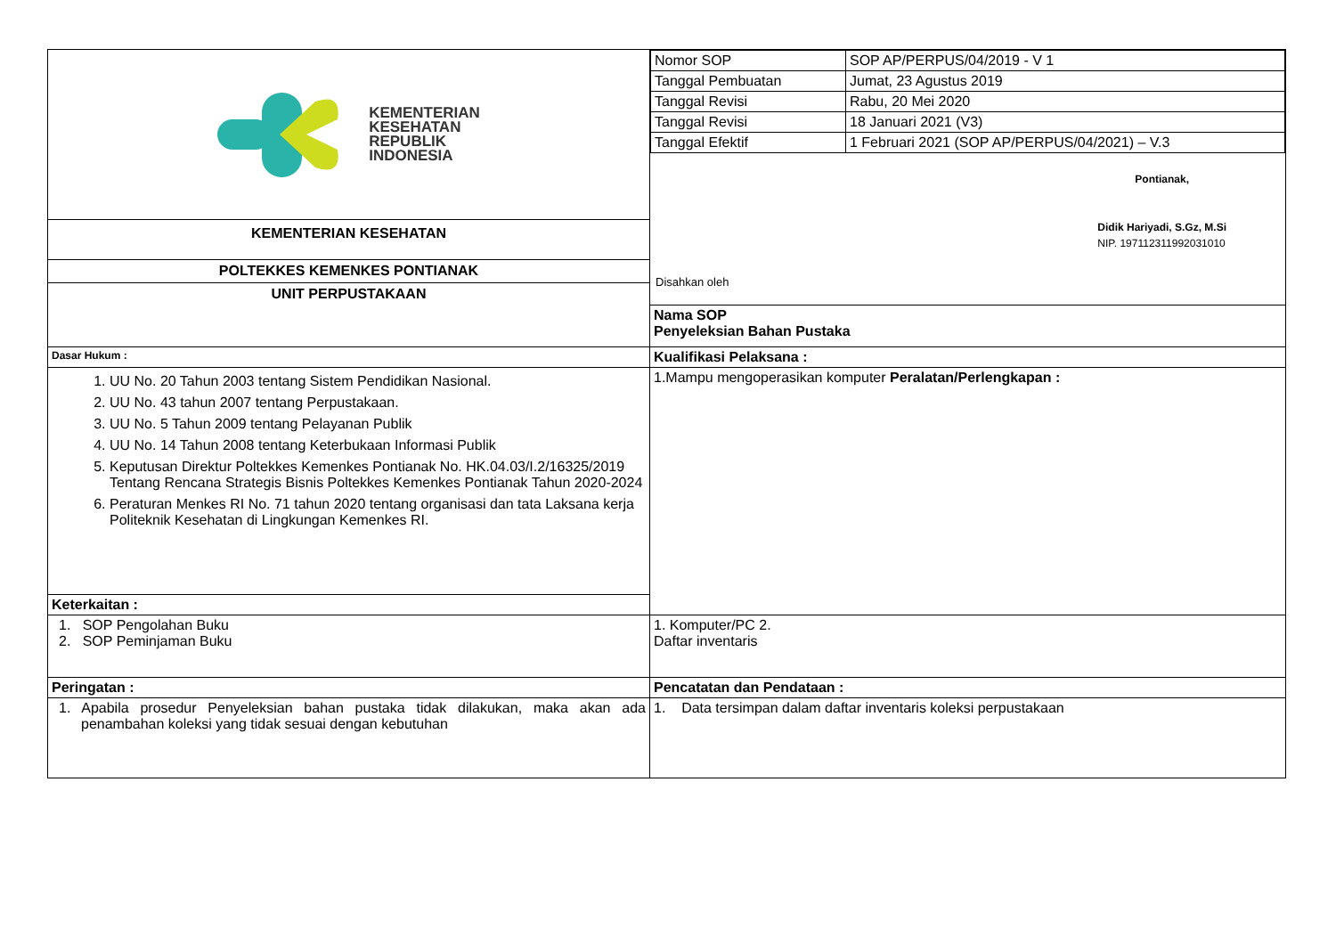| KEMENTERIAN KESEHATAN REPUBLIK INDONESIA KEMENTERIAN KESEHATAN POLTEKKES KEMENKES PONTIANAK UNIT PERPUSTAKAAN | / Nomor SOP / SOP AP/PERPUS/04/2019 - V 1 / / Tanggal Pembuatan / Jumat, 23 Agustus 2019 / / Tanggal Revisi / Rabu, 20 Mei 2020 / / Tanggal Revisi / 18 Januari 2021 (V3) / / Tanggal Efektif / 1 Februari 2021 (SOP AP/PERPUS/04/2021) – V.3 / Disahkan oleh Pontianak, Didik Hariyadi, S.Gz, M.Si NIP. 197112311992031010 Nama SOP Penyeleksian Bahan Pustaka |
| Dasar Hukum : | Kualifikasi Pelaksana : |
| 1. UU No. 20 Tahun 2003 tentang Sistem Pendidikan Nasional. 2. UU No. 43 tahun 2007 tentang Perpustakaan. 3. UU No. 5 Tahun 2009 tentang Pelayanan Publik 4. UU No. 14 Tahun 2008 tentang Keterbukaan Informasi Publik 5. Keputusan Direktur Poltekkes Kemenkes Pontianak No. HK.04.03/I.2/16325/2019 Tentang Rencana Strategis Bisnis Poltekkes Kemenkes Pontianak Tahun 2020-2024 6. Peraturan Menkes RI No. 71 tahun 2020 tentang organisasi dan tata Laksana kerja Politeknik Kesehatan di Lingkungan Kemenkes RI. | 1.Mampu mengoperasikan komputer Peralatan/Perlengkapan : |
| Keterkaitan : | |
| 1. SOP Pengolahan Buku 2. SOP Peminjaman Buku | 1. Komputer/PC 2. Daftar inventaris |
| Peringatan : | Pencatatan dan Pendataan : |
| 1. Apabila prosedur Penyeleksian bahan pustaka tidak dilakukan, maka akan ada penambahan koleksi yang tidak sesuai dengan kebutuhan | 1. Data tersimpan dalam daftar inventaris koleksi perpustakaan |